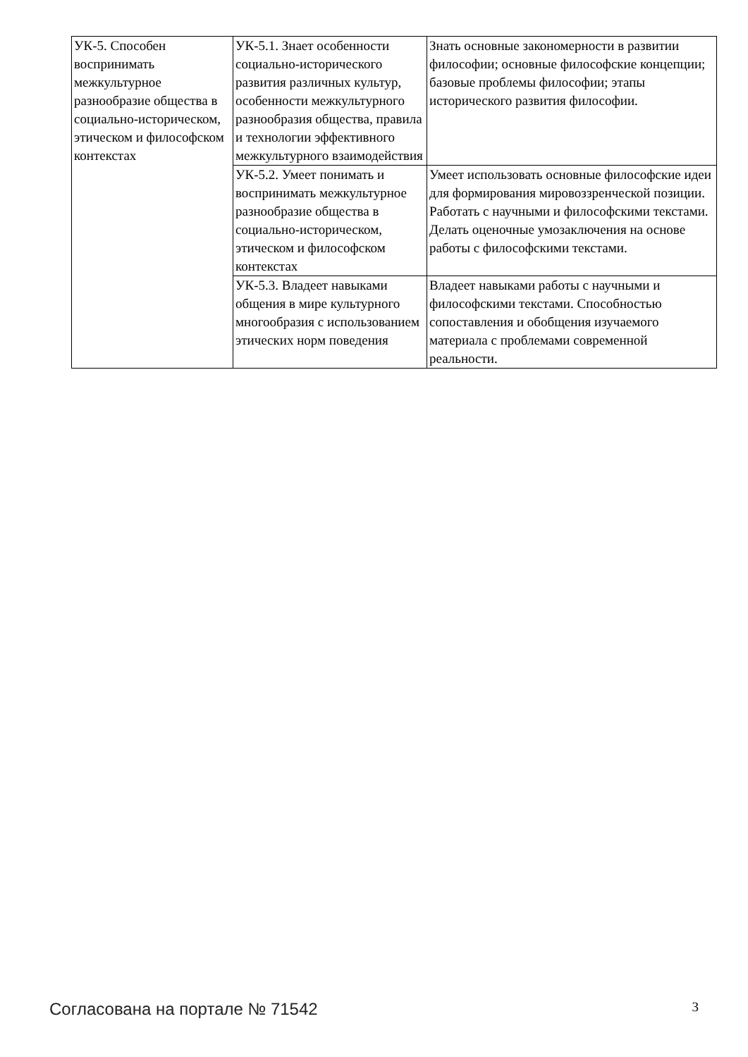| УК-5. Способен воспринимать межкультурное разнообразие общества в социально-историческом, этическом и философском контекстах | УК-5.1. Знает особенности социально-исторического развития различных культур, особенности межкультурного разнообразия общества, правила и технологии эффективного межкультурного взаимодействия | Знать основные закономерности в развитии философии; основные философские концепции; базовые проблемы философии; этапы исторического развития философии. |
| | УК-5.2. Умеет понимать и воспринимать межкультурное разнообразие общества в социально-историческом, этическом и философском контекстах | Умеет использовать основные философские идеи для формирования мировоззренческой позиции. Работать с научными и философскими текстами. Делать оценочные умозаключения на основе работы с философскими текстами. |
| | УК-5.3. Владеет навыками общения в мире культурного многообразия с использованием этических норм поведения | Владеет навыками работы с научными и философскими текстами. Способностью сопоставления и обобщения изучаемого материала с проблемами современной реальности. |
Согласована на портале № 71542 3